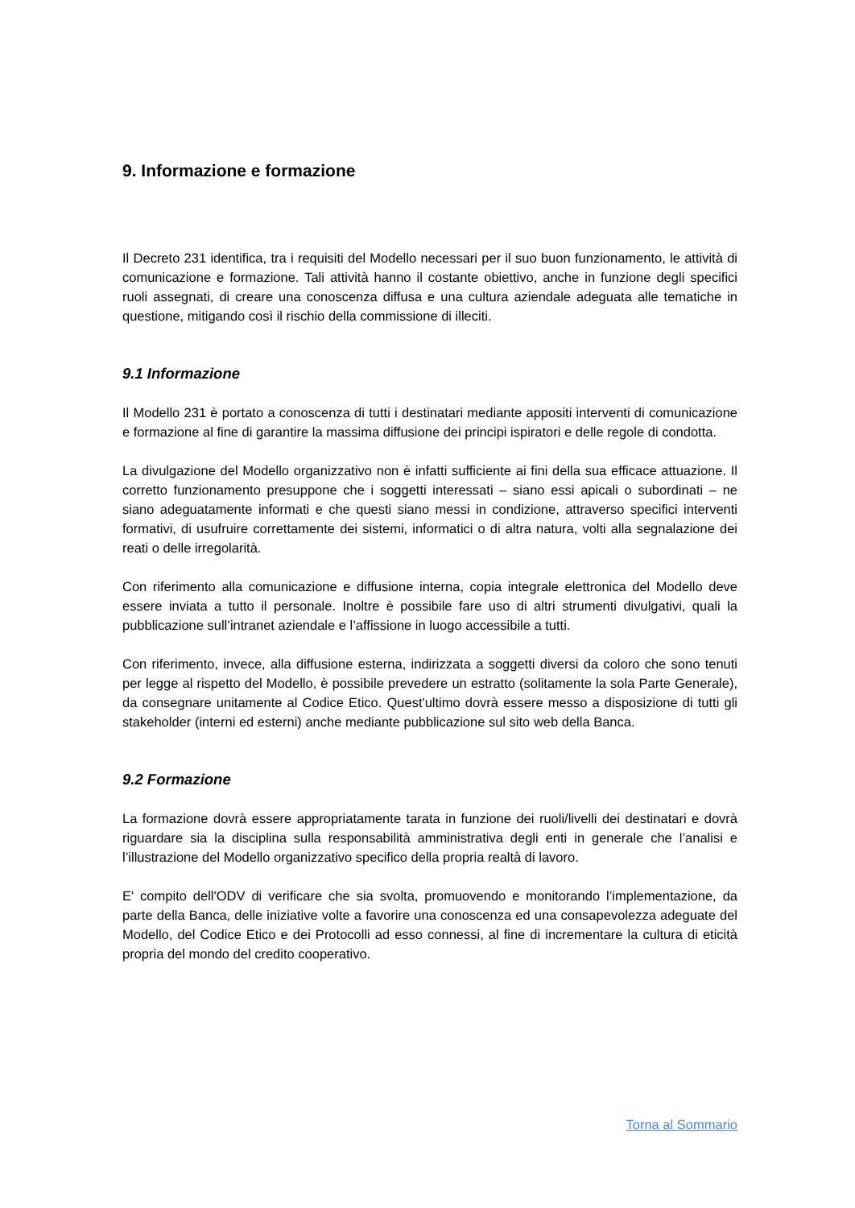9. Informazione e formazione
Il Decreto 231 identifica, tra i requisiti del Modello necessari per il suo buon funzionamento, le attività di comunicazione e formazione. Tali attività hanno il costante obiettivo, anche in funzione degli specifici ruoli assegnati, di creare una conoscenza diffusa e una cultura aziendale adeguata alle tematiche in questione, mitigando così il rischio della commissione di illeciti.
9.1 Informazione
Il Modello 231 è portato a conoscenza di tutti i destinatari mediante appositi interventi di comunicazione e formazione al fine di garantire la massima diffusione dei principi ispiratori e delle regole di condotta.
La divulgazione del Modello organizzativo non è infatti sufficiente ai fini della sua efficace attuazione. Il corretto funzionamento presuppone che i soggetti interessati – siano essi apicali o subordinati – ne siano adeguatamente informati e che questi siano messi in condizione, attraverso specifici interventi formativi, di usufruire correttamente dei sistemi, informatici o di altra natura, volti alla segnalazione dei reati o delle irregolarità.
Con riferimento alla comunicazione e diffusione interna, copia integrale elettronica del Modello deve essere inviata a tutto il personale. Inoltre è possibile fare uso di altri strumenti divulgativi, quali la pubblicazione sull’intranet aziendale e l’affissione in luogo accessibile a tutti.
Con riferimento, invece, alla diffusione esterna, indirizzata a soggetti diversi da coloro che sono tenuti per legge al rispetto del Modello, è possibile prevedere un estratto (solitamente la sola Parte Generale), da consegnare unitamente al Codice Etico. Quest'ultimo dovrà essere messo a disposizione di tutti gli stakeholder (interni ed esterni) anche mediante pubblicazione sul sito web della Banca.
9.2 Formazione
La formazione dovrà essere appropriatamente tarata in funzione dei ruoli/livelli dei destinatari e dovrà riguardare sia la disciplina sulla responsabilità amministrativa degli enti in generale che l’analisi e l’illustrazione del Modello organizzativo specifico della propria realtà di lavoro.
E' compito dell'ODV di verificare che sia svolta, promuovendo e monitorando l’implementazione, da parte della Banca, delle iniziative volte a favorire una conoscenza ed una consapevolezza adeguate del Modello, del Codice Etico e dei Protocolli ad esso connessi, al fine di incrementare la cultura di eticità propria del mondo del credito cooperativo.
Torna al Sommario